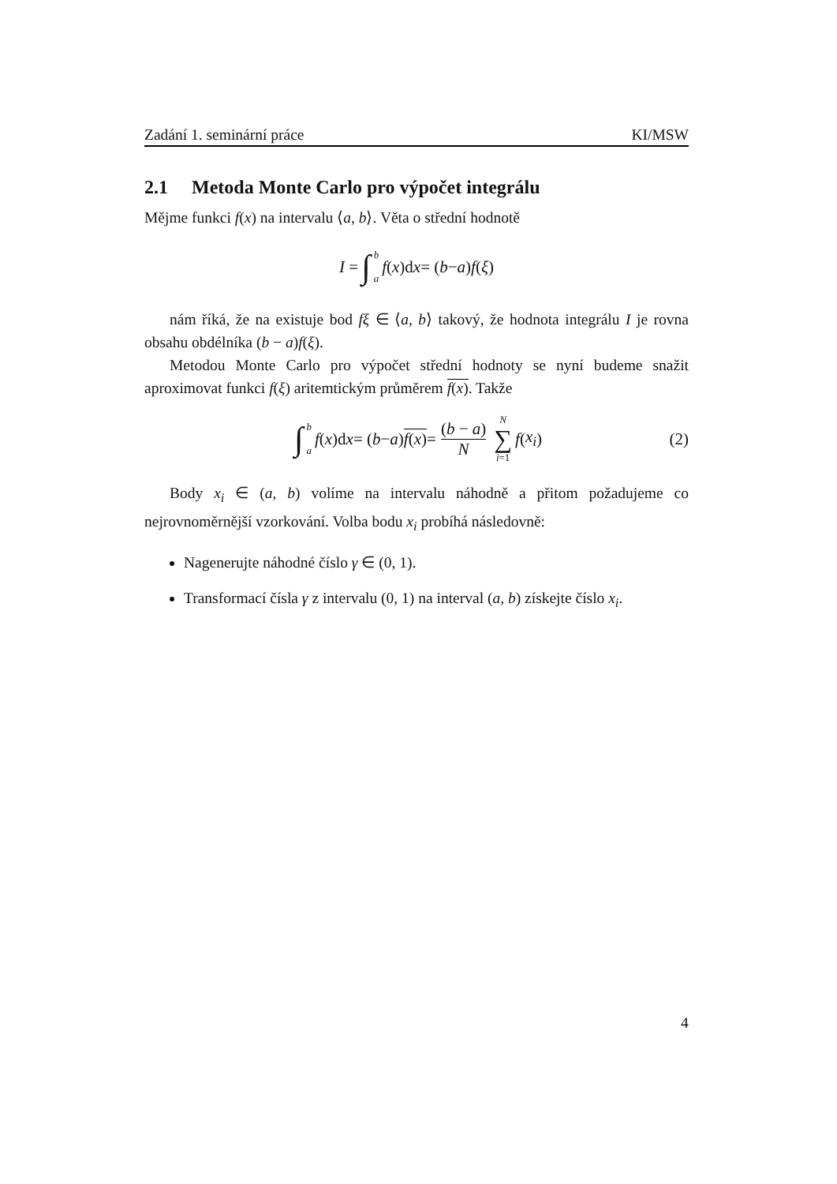Zadání 1. seminární práce KI/MSW
2.1 Metoda Monte Carlo pro výpočet integrálu
Mějme funkci f(x) na intervalu ⟨a, b⟩. Věta o střední hodnotě
I = ∫ b a f (x)d x = (b − a) f (ξ)
nám říká, že na existuje bod fξ ∈ ⟨a, b⟩ takový, že hodnota integrálu I je rovna obsahu obdélníka (b − a)f(ξ).
Metodou Monte Carlo pro výpočet střední hodnoty se nyní budeme snažit aproximovat funkci f(ξ) aritemtickým průměrem f(x). Takže
∫ b a f (x)d x = (b − a) f(x) = (b − a) N N ∑ i=1 f (x<sub>i</sub>) (2)
Body x<sub>i</sub> ∈ (a, b) volíme na intervalu náhodně a přitom požadujeme co nejrovnoměrnější vzorkování. Volba bodu x<sub>i</sub> probíhá následovně:
Nagenerujte náhodné číslo γ ∈ (0, 1).
Transformací čísla γ z intervalu (0, 1) na interval (a, b) získejte číslo x<sub>i</sub>.
4